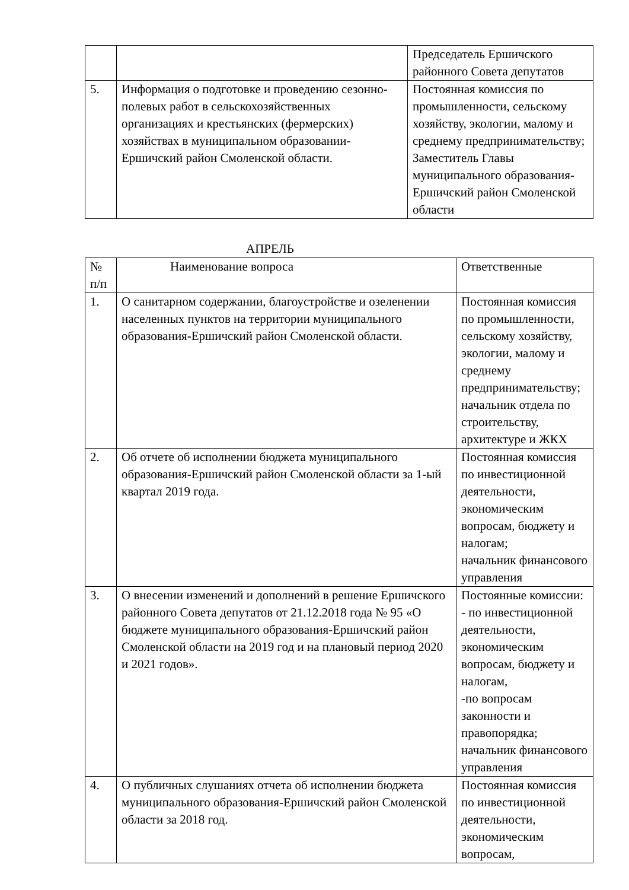| | | Председатель Ершичского районного Совета депутатов |
| 5. | Информация о подготовке и проведению сезонно-полевых работ в сельскохозяйственных организациях и крестьянских (фермерских) хозяйствах в муниципальном образовании-Ершичский район Смоленской области. | Постоянная комиссия по промышленности, сельскому хозяйству, экологии, малому и среднему предпринимательству; Заместитель Главы муниципального образования-Ершичский район Смоленской области |
АПРЕЛЬ
| № п/п | Наименование вопроса | Ответственные |
| --- | --- | --- |
| 1. | О санитарном содержании, благоустройстве и озеленении населенных пунктов на территории муниципального образования-Ершичский район Смоленской области. | Постоянная комиссия по промышленности, сельскому хозяйству, экологии, малому и среднему предпринимательству; начальник отдела по строительству, архитектуре и ЖКХ |
| 2. | Об отчете об исполнении бюджета муниципального образования-Ершичский район Смоленской области за 1-ый квартал 2019 года. | Постоянная комиссия по инвестиционной деятельности, экономическим вопросам, бюджету и налогам; начальник финансового управления |
| 3. | О внесении изменений и дополнений в решение Ершичского районного Совета депутатов от 21.12.2018 года № 95 «О бюджете муниципального образования-Ершичский район Смоленской области на 2019 год и на плановый период 2020 и 2021 годов». | Постоянные комиссии: - по инвестиционной деятельности, экономическим вопросам, бюджету и налогам, -по вопросам законности и правопорядка; начальник финансового управления |
| 4. | О публичных слушаниях отчета об исполнении бюджета муниципального образования-Ершичский район Смоленской области за 2018 год. | Постоянная комиссия по инвестиционной деятельности, экономическим вопросам, |